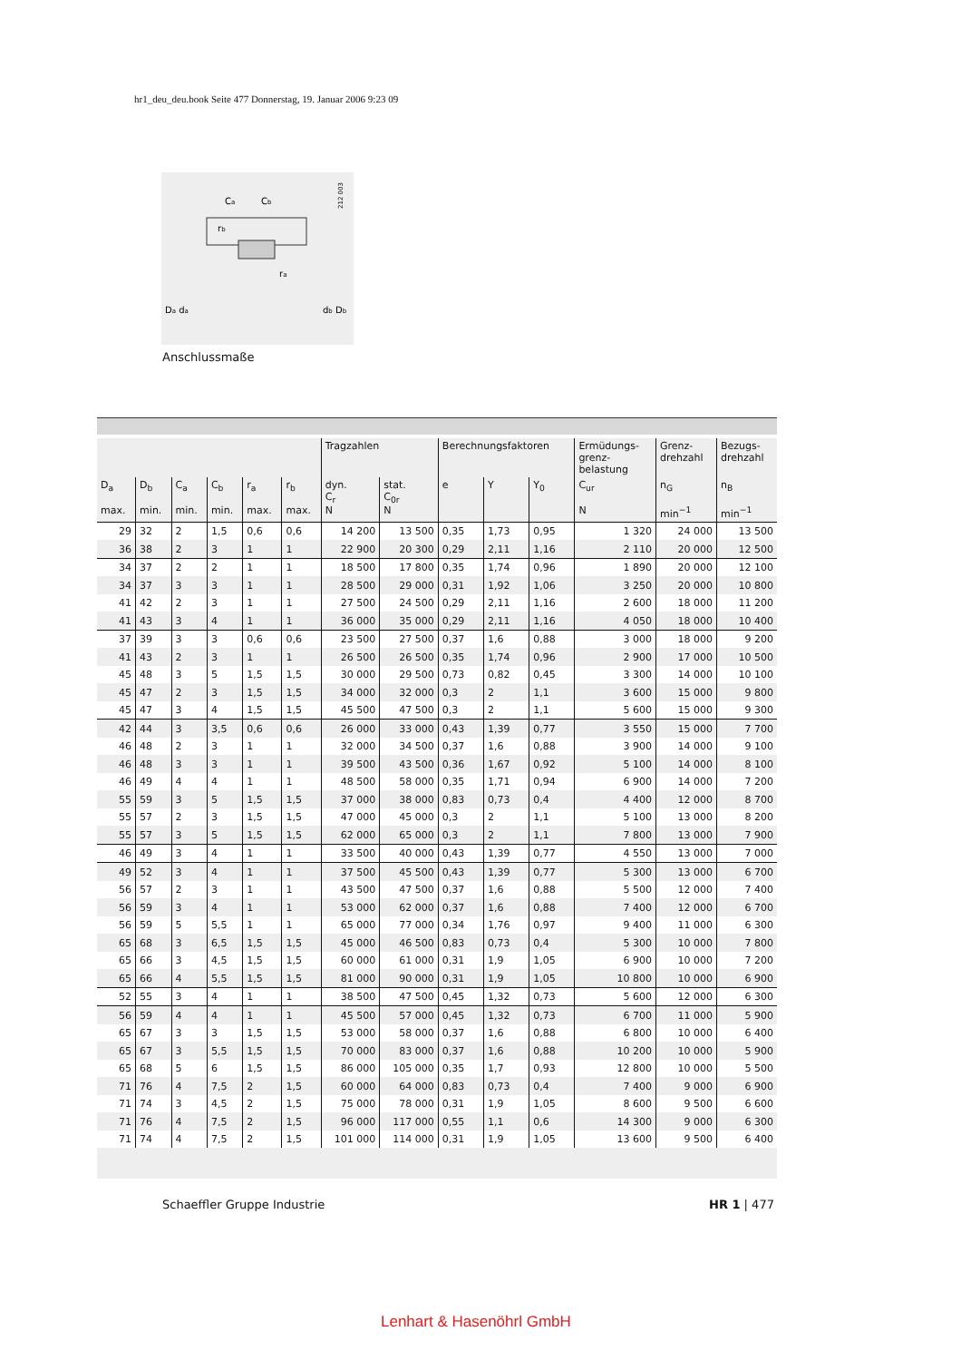hr1_deu_deu.book Seite 477 Donnerstag, 19. Januar 2006 9:23 09
Ca
Cb
ra
rb
Da da
db Db
212 003
Anschlussmaße
| | | | | | | Tragzahlen | | Berechnungsfaktoren | | | Ermüdungs- grenz- belastung | Grenz- drehzahl | Bezugs- drehzahl |
| --- | --- | --- | --- | --- | --- | --- | --- | --- | --- | --- | --- | --- | --- |
| D<sub>a</sub> max. | D<sub>b</sub> min. | C<sub>a</sub> min. | C<sub>b</sub> min. | r<sub>a</sub> max. | r<sub>b</sub> max. | dyn. C<sub>r</sub> N | stat. C<sub>0r</sub> N | e | Y | Y<sub>0</sub> | C<sub>ur</sub> N | n<sub>G</sub> min<sup>−1</sup> | n<sub>B</sub> min<sup>−1</sup> |
| 29 | 32 | 2 | 1,5 | 0,6 | 0,6 | 14 200 | 13 500 | 0,35 | 1,73 | 0,95 | 1 320 | 24 000 | 13 500 |
| 36 | 38 | 2 | 3 | 1 | 1 | 22 900 | 20 300 | 0,29 | 2,11 | 1,16 | 2 110 | 20 000 | 12 500 |
| 34 | 37 | 2 | 2 | 1 | 1 | 18 500 | 17 800 | 0,35 | 1,74 | 0,96 | 1 890 | 20 000 | 12 100 |
| 34 | 37 | 3 | 3 | 1 | 1 | 28 500 | 29 000 | 0,31 | 1,92 | 1,06 | 3 250 | 20 000 | 10 800 |
| 41 | 42 | 2 | 3 | 1 | 1 | 27 500 | 24 500 | 0,29 | 2,11 | 1,16 | 2 600 | 18 000 | 11 200 |
| 41 | 43 | 3 | 4 | 1 | 1 | 36 000 | 35 000 | 0,29 | 2,11 | 1,16 | 4 050 | 18 000 | 10 400 |
| 37 | 39 | 3 | 3 | 0,6 | 0,6 | 23 500 | 27 500 | 0,37 | 1,6 | 0,88 | 3 000 | 18 000 | 9 200 |
| 41 | 43 | 2 | 3 | 1 | 1 | 26 500 | 26 500 | 0,35 | 1,74 | 0,96 | 2 900 | 17 000 | 10 500 |
| 45 | 48 | 3 | 5 | 1,5 | 1,5 | 30 000 | 29 500 | 0,73 | 0,82 | 0,45 | 3 300 | 14 000 | 10 100 |
| 45 | 47 | 2 | 3 | 1,5 | 1,5 | 34 000 | 32 000 | 0,3 | 2 | 1,1 | 3 600 | 15 000 | 9 800 |
| 45 | 47 | 3 | 4 | 1,5 | 1,5 | 45 500 | 47 500 | 0,3 | 2 | 1,1 | 5 600 | 15 000 | 9 300 |
| 42 | 44 | 3 | 3,5 | 0,6 | 0,6 | 26 000 | 33 000 | 0,43 | 1,39 | 0,77 | 3 550 | 15 000 | 7 700 |
| 46 | 48 | 2 | 3 | 1 | 1 | 32 000 | 34 500 | 0,37 | 1,6 | 0,88 | 3 900 | 14 000 | 9 100 |
| 46 | 48 | 3 | 3 | 1 | 1 | 39 500 | 43 500 | 0,36 | 1,67 | 0,92 | 5 100 | 14 000 | 8 100 |
| 46 | 49 | 4 | 4 | 1 | 1 | 48 500 | 58 000 | 0,35 | 1,71 | 0,94 | 6 900 | 14 000 | 7 200 |
| 55 | 59 | 3 | 5 | 1,5 | 1,5 | 37 000 | 38 000 | 0,83 | 0,73 | 0,4 | 4 400 | 12 000 | 8 700 |
| 55 | 57 | 2 | 3 | 1,5 | 1,5 | 47 000 | 45 000 | 0,3 | 2 | 1,1 | 5 100 | 13 000 | 8 200 |
| 55 | 57 | 3 | 5 | 1,5 | 1,5 | 62 000 | 65 000 | 0,3 | 2 | 1,1 | 7 800 | 13 000 | 7 900 |
| 46 | 49 | 3 | 4 | 1 | 1 | 33 500 | 40 000 | 0,43 | 1,39 | 0,77 | 4 550 | 13 000 | 7 000 |
| 49 | 52 | 3 | 4 | 1 | 1 | 37 500 | 45 500 | 0,43 | 1,39 | 0,77 | 5 300 | 13 000 | 6 700 |
| 56 | 57 | 2 | 3 | 1 | 1 | 43 500 | 47 500 | 0,37 | 1,6 | 0,88 | 5 500 | 12 000 | 7 400 |
| 56 | 59 | 3 | 4 | 1 | 1 | 53 000 | 62 000 | 0,37 | 1,6 | 0,88 | 7 400 | 12 000 | 6 700 |
| 56 | 59 | 5 | 5,5 | 1 | 1 | 65 000 | 77 000 | 0,34 | 1,76 | 0,97 | 9 400 | 11 000 | 6 300 |
| 65 | 68 | 3 | 6,5 | 1,5 | 1,5 | 45 000 | 46 500 | 0,83 | 0,73 | 0,4 | 5 300 | 10 000 | 7 800 |
| 65 | 66 | 3 | 4,5 | 1,5 | 1,5 | 60 000 | 61 000 | 0,31 | 1,9 | 1,05 | 6 900 | 10 000 | 7 200 |
| 65 | 66 | 4 | 5,5 | 1,5 | 1,5 | 81 000 | 90 000 | 0,31 | 1,9 | 1,05 | 10 800 | 10 000 | 6 900 |
| 52 | 55 | 3 | 4 | 1 | 1 | 38 500 | 47 500 | 0,45 | 1,32 | 0,73 | 5 600 | 12 000 | 6 300 |
| 56 | 59 | 4 | 4 | 1 | 1 | 45 500 | 57 000 | 0,45 | 1,32 | 0,73 | 6 700 | 11 000 | 5 900 |
| 65 | 67 | 3 | 3 | 1,5 | 1,5 | 53 000 | 58 000 | 0,37 | 1,6 | 0,88 | 6 800 | 10 000 | 6 400 |
| 65 | 67 | 3 | 5,5 | 1,5 | 1,5 | 70 000 | 83 000 | 0,37 | 1,6 | 0,88 | 10 200 | 10 000 | 5 900 |
| 65 | 68 | 5 | 6 | 1,5 | 1,5 | 86 000 | 105 000 | 0,35 | 1,7 | 0,93 | 12 800 | 10 000 | 5 500 |
| 71 | 76 | 4 | 7,5 | 2 | 1,5 | 60 000 | 64 000 | 0,83 | 0,73 | 0,4 | 7 400 | 9 000 | 6 900 |
| 71 | 74 | 3 | 4,5 | 2 | 1,5 | 75 000 | 78 000 | 0,31 | 1,9 | 1,05 | 8 600 | 9 500 | 6 600 |
| 71 | 76 | 4 | 7,5 | 2 | 1,5 | 96 000 | 117 000 | 0,55 | 1,1 | 0,6 | 14 300 | 9 000 | 6 300 |
| 71 | 74 | 4 | 7,5 | 2 | 1,5 | 101 000 | 114 000 | 0,31 | 1,9 | 1,05 | 13 600 | 9 500 | 6 400 |
Schaeffler Gruppe Industrie HR 1 | 477
Lenhart & Hasenöhrl GmbH